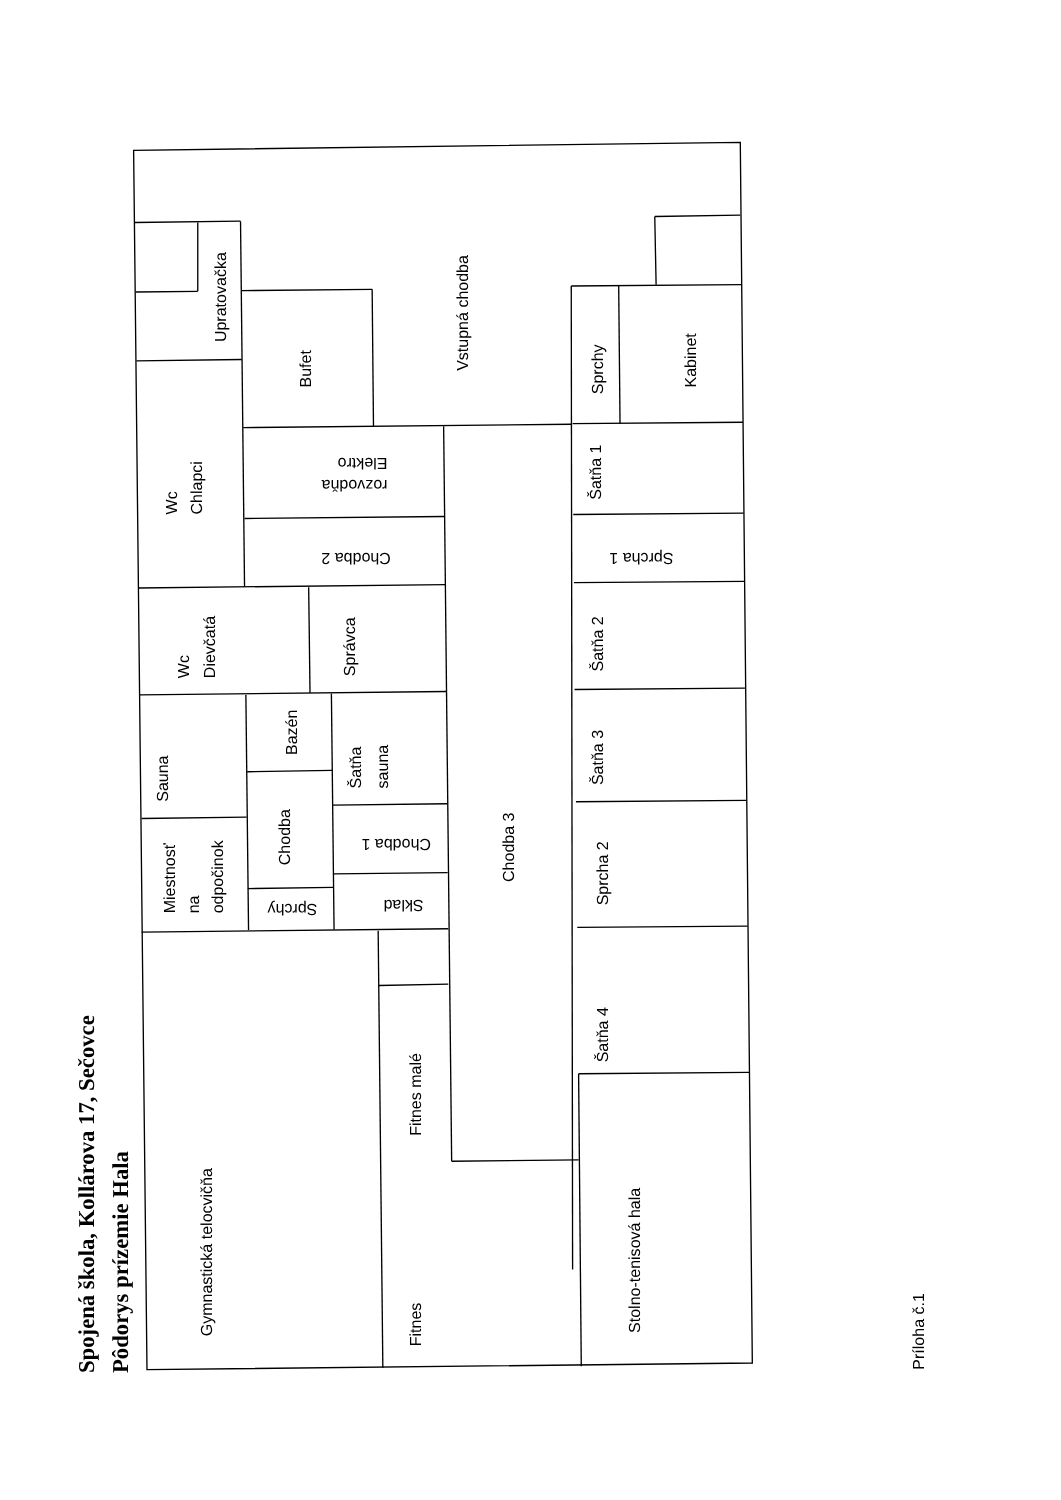Spojená škola, Kollárova 17, Sečovce
Pôdorys prízemie Hala
Upratovačka
Bufet
Vstupná chodba
Sprchy
Kabinet
Wc
Chlapci
Elektro
rozvodňa
Šatňa 1
Chodba 2
Sprcha 1
Wc
Dievčatá
Správca
Šatňa 2
Sauna
Bazén
Šatňa
sauna
Šatňa 3
Miestnosť
na
odpočinok
Chodba
Chodba 1
Chodba 3
Sprcha 2
Sprchy
Sklad
Šatňa 4
Fitnes malé
Gymnastická telocvičňa
Fitnes
Stolno-tenisová hala
Príloha č.1